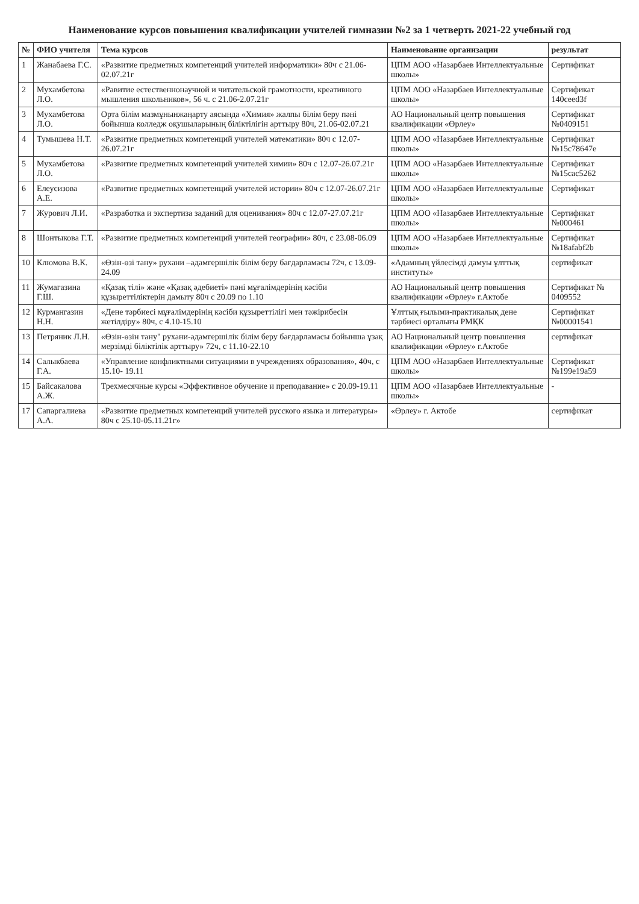Наименование курсов повышения квалификации учителей гимназии №2 за 1 четверть 2021-22 учебный год
| № | ФИО учителя | Тема курсов | Наименование организации | результат |
| --- | --- | --- | --- | --- |
| 1 | Жанабаева Г.С. | «Развитие предметных компетенций учителей информатики» 80ч с 21.06-02.07.21г | ЦПМ АОО «Назарбаев Интеллектуальные школы» | Сертификат |
| 2 | Мухамбетова Л.О. | «Равитие естественнонаучной и читательской грамотности, креативного мышления школьников», 56 ч. с 21.06-2.07.21г | ЦПМ АОО «Назарбаев Интеллектуальные школы» | Сертификат 140ceed3f |
| 3 | Мухамбетова Л.О. | Орта білім мазмұнынжаңарту аясында «Химия» жалпы білім беру пәні бойынша колледж оқушыларының біліктілігін арттыру 80ч, 21.06-02.07.21 | АО Национальный центр повышения квалификации «Өрлеу» | Сертификат №0409151 |
| 4 | Тумышева Н.Т. | «Развитие предметных компетенций учителей математики» 80ч с 12.07-26.07.21г | ЦПМ АОО «Назарбаев Интеллектуальные школы» | Сертификат №15c78647e |
| 5 | Мухамбетова Л.О. | «Развитие предметных компетенций учителей химии» 80ч с 12.07-26.07.21г | ЦПМ АОО «Назарбаев Интеллектуальные школы» | Сертификат №15cac5262 |
| 6 | Елеусизова А.Е. | «Развитие предметных компетенций учителей истории» 80ч с 12.07-26.07.21г | ЦПМ АОО «Назарбаев Интеллектуальные школы» | Сертификат |
| 7 | Журович Л.И. | «Разработка и экспертиза заданий для оценивания» 80ч с 12.07-27.07.21г | ЦПМ АОО «Назарбаев Интеллектуальные школы» | Сертификат №000461 |
| 8 | Шонтыкова Г.Т. | «Развитие предметных компетенций учителей географии» 80ч, с 23.08-06.09 | ЦПМ АОО «Назарбаев Интеллектуальные школы» | Сертификат №18afabf2b |
| 10 | Клюмова В.К. | «Өзін-өзі тану» рухани –адамгершілік білім беру бағдарламасы 72ч, с 13.09-24.09 | «Адамның үйлесімді дамуы ұлттық институты» | сертификат |
| 11 | Жумагазина Г.Ш. | «Қазақ тілі» және «Қазақ әдебиеті» пәні мұғалімдерінің кәсіби құзыреттіліктерін дамыту 80ч с 20.09 по 1.10 | АО Национальный центр повышения квалификации «Өрлеу» г.Актобе | Сертификат № 0409552 |
| 12 | Курмангазин Н.Н. | «Дене тәрбиесі мұғалімдерінің кәсіби құзыреттілігі мен тәжірибесін жетілдіру» 80ч, с 4.10-15.10 | Ұлттық ғылыми-практикалық дене тәрбиесі орталығы РМҚК | Сертификат №00001541 |
| 13 | Петряник Л.Н. | «Өзін-өзін тану" рухани-адамгершілік білім беру бағдарламасы бойынша ұзақ мерзімді біліктілік арттыру» 72ч, с 11.10-22.10 | АО Национальный центр повышения квалификации «Өрлеу» г.Актобе | сертификат |
| 14 | Салыкбаева Г.А. | «Управление конфликтными ситуациями в учреждениях образования», 40ч, с 15.10- 19.11 | ЦПМ АОО «Назарбаев Интеллектуальные школы» | Сертификат №199e19a59 |
| 15 | Байсакалова А.Ж. | Трехмесячные курсы «Эффективное обучение и преподавание» с 20.09-19.11 | ЦПМ АОО «Назарбаев Интеллектуальные школы» | - |
| 17 | Сапаргалиева А.А. | «Развитие предметных компетенций учителей русского языка и литературы» 80ч с 25.10-05.11.21г» | «Өрлеу» г. Актобе | сертификат |